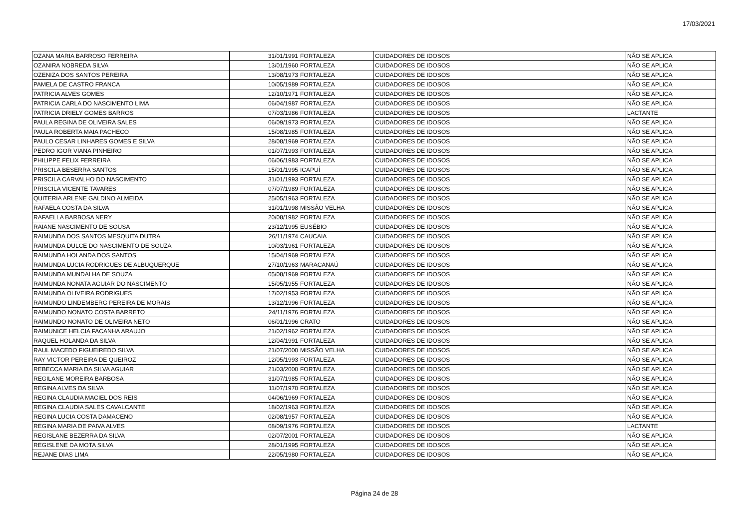17/03/2021
| OZANA MARIA BARROSO FERREIRA | 31/01/1991 | FORTALEZA | CUIDADORES DE IDOSOS | NÃO SE APLICA |
| OZANIRA NOBREDA SILVA | 13/01/1960 | FORTALEZA | CUIDADORES DE IDOSOS | NÃO SE APLICA |
| OZENIZA DOS SANTOS PEREIRA | 13/08/1973 | FORTALEZA | CUIDADORES DE IDOSOS | NÃO SE APLICA |
| PAMELA DE CASTRO FRANCA | 10/05/1989 | FORTALEZA | CUIDADORES DE IDOSOS | NÃO SE APLICA |
| PATRICIA ALVES GOMES | 12/10/1971 | FORTALEZA | CUIDADORES DE IDOSOS | NÃO SE APLICA |
| PATRICIA CARLA DO NASCIMENTO LIMA | 06/04/1987 | FORTALEZA | CUIDADORES DE IDOSOS | NÃO SE APLICA |
| PATRICIA DRIELY GOMES BARROS | 07/03/1986 | FORTALEZA | CUIDADORES DE IDOSOS | LACTANTE |
| PAULA REGINA DE OLIVEIRA SALES | 06/09/1973 | FORTALEZA | CUIDADORES DE IDOSOS | NÃO SE APLICA |
| PAULA ROBERTA MAIA PACHECO | 15/08/1985 | FORTALEZA | CUIDADORES DE IDOSOS | NÃO SE APLICA |
| PAULO CESAR LINHARES GOMES E SILVA | 28/08/1969 | FORTALEZA | CUIDADORES DE IDOSOS | NÃO SE APLICA |
| PEDRO IGOR VIANA PINHEIRO | 01/07/1993 | FORTALEZA | CUIDADORES DE IDOSOS | NÃO SE APLICA |
| PHILIPPE FELIX FERREIRA | 06/06/1983 | FORTALEZA | CUIDADORES DE IDOSOS | NÃO SE APLICA |
| PRISCILA BESERRA SANTOS | 15/01/1995 | ICAPUÍ | CUIDADORES DE IDOSOS | NÃO SE APLICA |
| PRISCILA CARVALHO DO NASCIMENTO | 31/01/1993 | FORTALEZA | CUIDADORES DE IDOSOS | NÃO SE APLICA |
| PRISCILA VICENTE TAVARES | 07/07/1989 | FORTALEZA | CUIDADORES DE IDOSOS | NÃO SE APLICA |
| QUITERIA ARLENE GALDINO ALMEIDA | 25/05/1963 | FORTALEZA | CUIDADORES DE IDOSOS | NÃO SE APLICA |
| RAFAELA COSTA DA SILVA | 31/01/1998 | MISSÃO VELHA | CUIDADORES DE IDOSOS | NÃO SE APLICA |
| RAFAELLA BARBOSA NERY | 20/08/1982 | FORTALEZA | CUIDADORES DE IDOSOS | NÃO SE APLICA |
| RAIANE NASCIMENTO DE SOUSA | 23/12/1995 | EUSÉBIO | CUIDADORES DE IDOSOS | NÃO SE APLICA |
| RAIMUNDA DOS SANTOS MESQUITA DUTRA | 26/11/1974 | CAUCAIA | CUIDADORES DE IDOSOS | NÃO SE APLICA |
| RAIMUNDA DULCE DO NASCIMENTO DE SOUZA | 10/03/1961 | FORTALEZA | CUIDADORES DE IDOSOS | NÃO SE APLICA |
| RAIMUNDA HOLANDA DOS SANTOS | 15/04/1969 | FORTALEZA | CUIDADORES DE IDOSOS | NÃO SE APLICA |
| RAIMUNDA LUCIA RODRIGUES DE ALBUQUERQUE | 27/10/1963 | MARACANAÚ | CUIDADORES DE IDOSOS | NÃO SE APLICA |
| RAIMUNDA MUNDALHA DE SOUZA | 05/08/1969 | FORTALEZA | CUIDADORES DE IDOSOS | NÃO SE APLICA |
| RAIMUNDA NONATA AGUIAR DO NASCIMENTO | 15/05/1955 | FORTALEZA | CUIDADORES DE IDOSOS | NÃO SE APLICA |
| RAIMUNDA OLIVEIRA RODRIGUES | 17/02/1953 | FORTALEZA | CUIDADORES DE IDOSOS | NÃO SE APLICA |
| RAIMUNDO LINDEMBERG PEREIRA DE MORAIS | 13/12/1996 | FORTALEZA | CUIDADORES DE IDOSOS | NÃO SE APLICA |
| RAIMUNDO NONATO COSTA BARRETO | 24/11/1976 | FORTALEZA | CUIDADORES DE IDOSOS | NÃO SE APLICA |
| RAIMUNDO NONATO DE OLIVEIRA NETO | 06/01/1996 | CRATO | CUIDADORES DE IDOSOS | NÃO SE APLICA |
| RAIMUNICE HELCIA FACANHA ARAUJO | 21/02/1962 | FORTALEZA | CUIDADORES DE IDOSOS | NÃO SE APLICA |
| RAQUEL HOLANDA DA SILVA | 12/04/1991 | FORTALEZA | CUIDADORES DE IDOSOS | NÃO SE APLICA |
| RAUL MACEDO FIGUEIREDO SILVA | 21/07/2000 | MISSÃO VELHA | CUIDADORES DE IDOSOS | NÃO SE APLICA |
| RAY VICTOR PEREIRA DE QUEIROZ | 12/05/1993 | FORTALEZA | CUIDADORES DE IDOSOS | NÃO SE APLICA |
| REBECCA MARIA DA SILVA AGUIAR | 21/03/2000 | FORTALEZA | CUIDADORES DE IDOSOS | NÃO SE APLICA |
| REGILANE MOREIRA BARBOSA | 31/07/1985 | FORTALEZA | CUIDADORES DE IDOSOS | NÃO SE APLICA |
| REGINA ALVES DA SILVA | 11/07/1970 | FORTALEZA | CUIDADORES DE IDOSOS | NÃO SE APLICA |
| REGINA CLAUDIA MACIEL DOS REIS | 04/06/1969 | FORTALEZA | CUIDADORES DE IDOSOS | NÃO SE APLICA |
| REGINA CLAUDIA SALES CAVALCANTE | 18/02/1963 | FORTALEZA | CUIDADORES DE IDOSOS | NÃO SE APLICA |
| REGINA LUCIA COSTA DAMACENO | 02/08/1957 | FORTALEZA | CUIDADORES DE IDOSOS | NÃO SE APLICA |
| REGINA MARIA DE PAIVA ALVES | 08/09/1976 | FORTALEZA | CUIDADORES DE IDOSOS | LACTANTE |
| REGISLANE BEZERRA DA SILVA | 02/07/2001 | FORTALEZA | CUIDADORES DE IDOSOS | NÃO SE APLICA |
| REGISLENE DA MOTA SILVA | 28/01/1995 | FORTALEZA | CUIDADORES DE IDOSOS | NÃO SE APLICA |
| REJANE DIAS LIMA | 22/05/1980 | FORTALEZA | CUIDADORES DE IDOSOS | NÃO SE APLICA |
Página 24 de 28